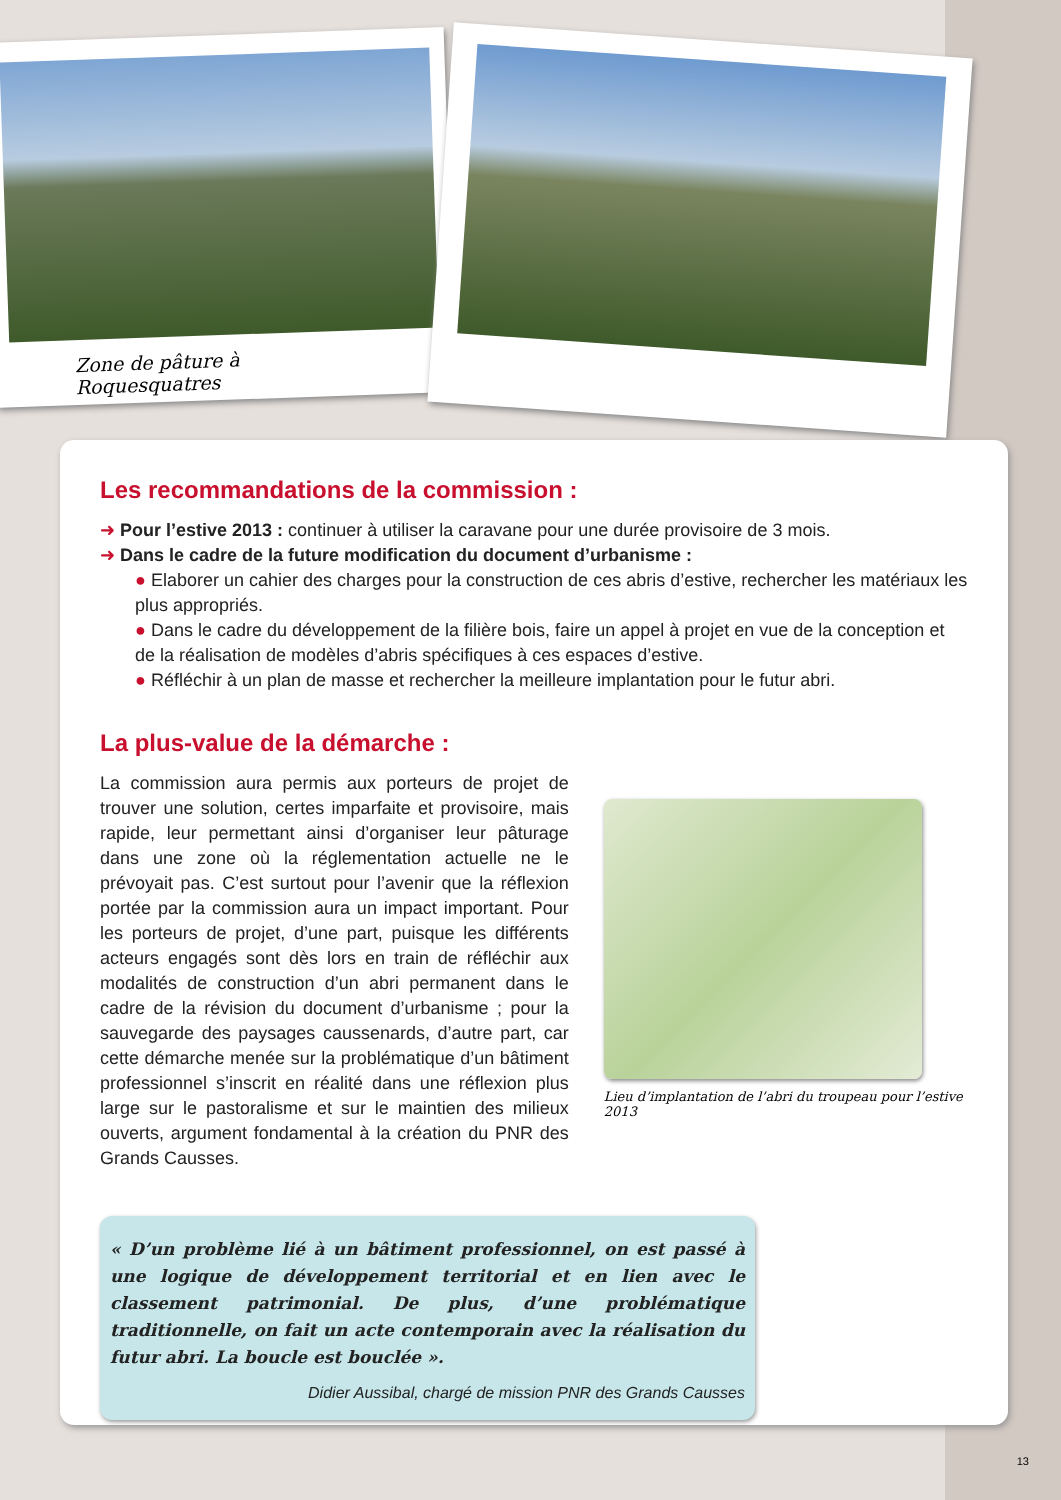Zone de pâture à Roquesquatres
Les recommandations de la commission :
➜ Pour l’estive 2013 : continuer à utiliser la caravane pour une durée provisoire de 3 mois.
➜ Dans le cadre de la future modification du document d’urbanisme :
● Elaborer un cahier des charges pour la construction de ces abris d’estive, rechercher les matériaux les plus appropriés.
● Dans le cadre du développement de la filière bois, faire un appel à projet en vue de la conception et de la réalisation de modèles d’abris spécifiques à ces espaces d’estive.
● Réfléchir à un plan de masse et rechercher la meilleure implantation pour le futur abri.
La plus-value de la démarche :
La commission aura permis aux porteurs de projet de trouver une solution, certes imparfaite et provisoire, mais rapide, leur permettant ainsi d’organiser leur pâturage dans une zone où la réglementation actuelle ne le prévoyait pas. C’est surtout pour l’avenir que la réflexion portée par la commission aura un impact important. Pour les porteurs de projet, d’une part, puisque les différents acteurs engagés sont dès lors en train de réfléchir aux modalités de construction d’un abri permanent dans le cadre de la révision du document d’urbanisme ; pour la sauvegarde des paysages caussenards, d’autre part, car cette démarche menée sur la problématique d’un bâtiment professionnel s’inscrit en réalité dans une réflexion plus large sur le pastoralisme et sur le maintien des milieux ouverts, argument fondamental à la création du PNR des Grands Causses.
Lieu d’implantation de l’abri du troupeau pour l’estive 2013
« D’un problème lié à un bâtiment professionnel, on est passé à une logique de développement territorial et en lien avec le classement patrimonial. De plus, d’une problématique traditionnelle, on fait un acte contemporain avec la réalisation du futur abri. La boucle est bouclée ».
Didier Aussibal, chargé de mission PNR des Grands Causses
13